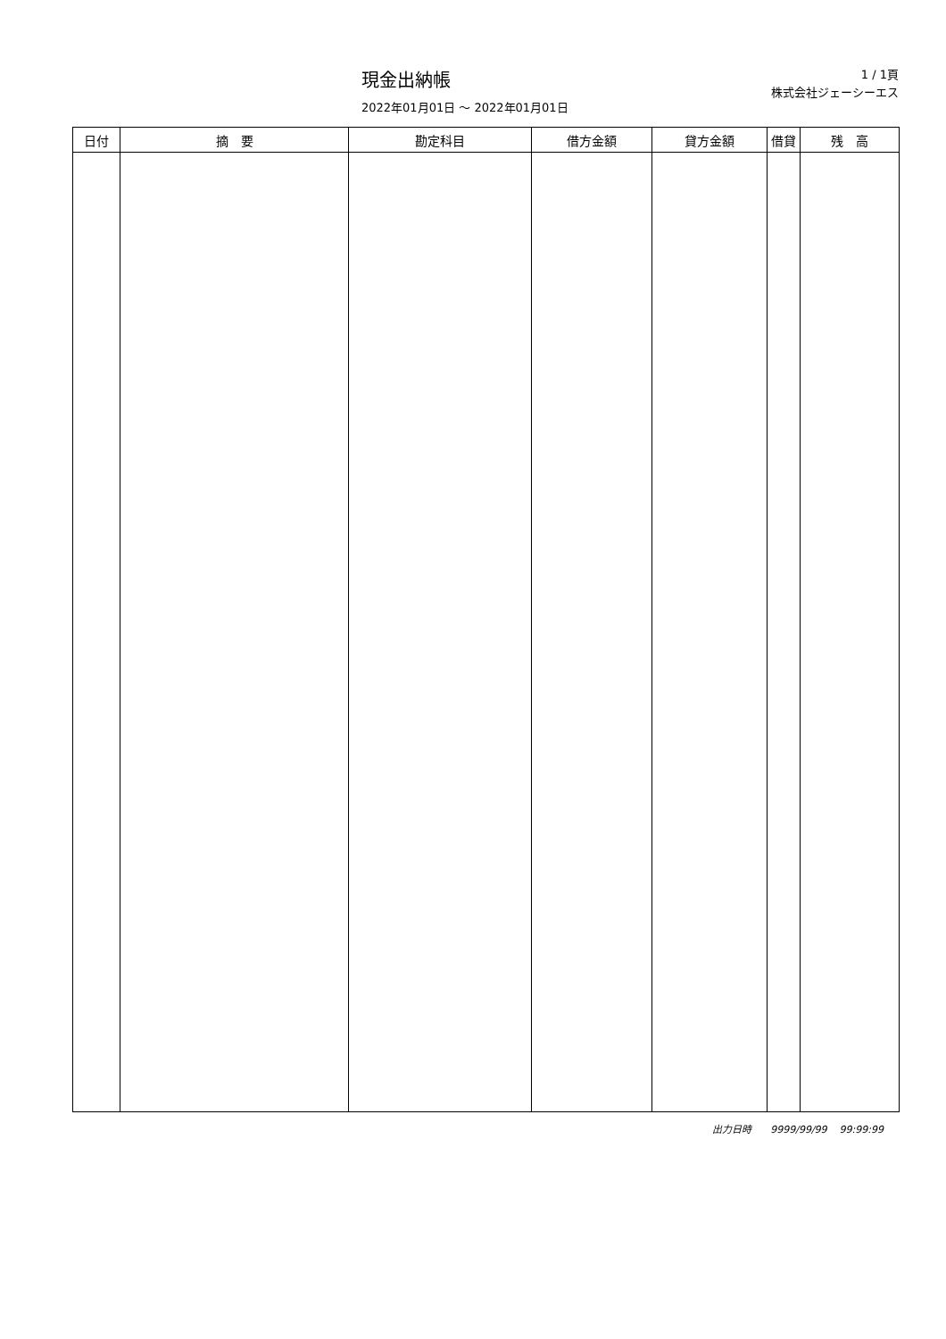現金出納帳
2022年01月01日 ～ 2022年01月01日
1 / 1頁
株式会社ジェーシーエス
| 日付 | 摘 要 | 勘定科目 | 借方金額 | 貸方金額 | 借貸 | 残 高 |
| --- | --- | --- | --- | --- | --- | --- |
出力日時 9999/99/99 99:99:99